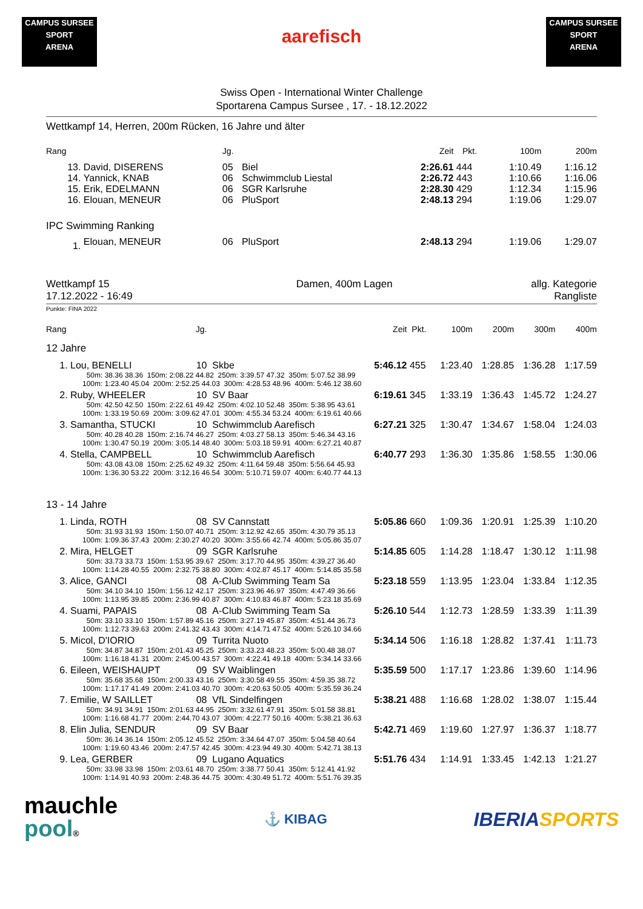CAMPUS SURSEE
SPORT
ARENA
aarefisch
CAMPUS SURSEE
SPORT
ARENA
Swiss Open - International Winter Challenge
Sportarena Campus Sursee , 17. - 18.12.2022
Wettkampf 14, Herren, 200m Rücken, 16 Jahre und älter
| Rang | | Jg. | | Zeit | Pkt. | 100m | 200m |
| --- | --- | --- | --- | --- | --- | --- | --- |
| 13. | David, DISERENS | 05 | Biel | 2:26.61 | 444 | 1:10.49 | 1:16.12 |
| 14. | Yannick, KNAB | 06 | Schwimmclub Liestal | 2:26.72 | 443 | 1:10.66 | 1:16.06 |
| 15. | Erik, EDELMANN | 06 | SGR Karlsruhe | 2:28.30 | 429 | 1:12.34 | 1:15.96 |
| 16. | Elouan, MENEUR | 06 | PluSport | 2:48.13 | 294 | 1:19.06 | 1:29.07 |
| IPC Swimming Ranking | | | | | | | |
| 1. | Elouan, MENEUR | 06 | PluSport | 2:48.13 | 294 | 1:19.06 | 1:29.07 |
| Wettkampf 15 17.12.2022 - 16:49 | Damen, 400m Lagen | allg. Kategorie Rangliste |
Punkte: FINA 2022
| Rang | Jg. | | Zeit | Pkt. | 100m | 200m | 300m | 400m |
| --- | --- | --- | --- | --- | --- | --- | --- | --- |
| 12 Jahre | | | | | | | | |
| 1. Lou, BENELLI | 10 | Skbe | 5:46.12 | 455 | 1:23.40 | 1:28.85 | 1:36.28 | 1:17.59 |
| 50m: 38.36 38.36 150m: 2:08.22 44.82 250m: 3:39.57 47.32 350m: 5:07.52 38.99 100m: 1:23.40 45.04 200m: 2:52.25 44.03 300m: 4:28.53 48.96 400m: 5:46.12 38.60 | | | | | | | | |
| 2. Ruby, WHEELER | 10 | SV Baar | 6:19.61 | 345 | 1:33.19 | 1:36.43 | 1:45.72 | 1:24.27 |
| 50m: 42.50 42.50 150m: 2:22.61 49.42 250m: 4:02.10 52.48 350m: 5:38.95 43.61 100m: 1:33.19 50.69 200m: 3:09.62 47.01 300m: 4:55.34 53.24 400m: 6:19.61 40.66 | | | | | | | | |
| 3. Samantha, STUCKI | 10 | Schwimmclub Aarefisch | 6:27.21 | 325 | 1:30.47 | 1:34.67 | 1:58.04 | 1:24.03 |
| 50m: 40.28 40.28 150m: 2:16.74 46.27 250m: 4:03.27 58.13 350m: 5:46.34 43.16 100m: 1:30.47 50.19 200m: 3:05.14 48.40 300m: 5:03.18 59.91 400m: 6:27.21 40.87 | | | | | | | | |
| 4. Stella, CAMPBELL | 10 | Schwimmclub Aarefisch | 6:40.77 | 293 | 1:36.30 | 1:35.86 | 1:58.55 | 1:30.06 |
| 50m: 43.08 43.08 150m: 2:25.62 49.32 250m: 4:11.64 59.48 350m: 5:56.64 45.93 100m: 1:36.30 53.22 200m: 3:12.16 46.54 300m: 5:10.71 59.07 400m: 6:40.77 44.13 | | | | | | | | |
| 13 - 14 Jahre | | | | | | | | |
| 1. Linda, ROTH | 08 | SV Cannstatt | 5:05.86 | 660 | 1:09.36 | 1:20.91 | 1:25.39 | 1:10.20 |
| 50m: 31.93 31.93 150m: 1:50.07 40.71 250m: 3:12.92 42.65 350m: 4:30.79 35.13 100m: 1:09.36 37.43 200m: 2:30.27 40.20 300m: 3:55.66 42.74 400m: 5:05.86 35.07 | | | | | | | | |
| 2. Mira, HELGET | 09 | SGR Karlsruhe | 5:14.85 | 605 | 1:14.28 | 1:18.47 | 1:30.12 | 1:11.98 |
| 50m: 33.73 33.73 150m: 1:53.95 39.67 250m: 3:17.70 44.95 350m: 4:39.27 36.40 100m: 1:14.28 40.55 200m: 2:32.75 38.80 300m: 4:02.87 45.17 400m: 5:14.85 35.58 | | | | | | | | |
| 3. Alice, GANCI | 08 | A-Club Swimming Team Sa | 5:23.18 | 559 | 1:13.95 | 1:23.04 | 1:33.84 | 1:12.35 |
| 50m: 34.10 34.10 150m: 1:56.12 42.17 250m: 3:23.96 46.97 350m: 4:47.49 36.66 100m: 1:13.95 39.85 200m: 2:36.99 40.87 300m: 4:10.83 46.87 400m: 5:23.18 35.69 | | | | | | | | |
| 4. Suami, PAPAIS | 08 | A-Club Swimming Team Sa | 5:26.10 | 544 | 1:12.73 | 1:28.59 | 1:33.39 | 1:11.39 |
| 50m: 33.10 33.10 150m: 1:57.89 45.16 250m: 3:27.19 45.87 350m: 4:51.44 36.73 100m: 1:12.73 39.63 200m: 2:41.32 43.43 300m: 4:14.71 47.52 400m: 5:26.10 34.66 | | | | | | | | |
| 5. Micol, D'IORIO | 09 | Turrita Nuoto | 5:34.14 | 506 | 1:16.18 | 1:28.82 | 1:37.41 | 1:11.73 |
| 50m: 34.87 34.87 150m: 2:01.43 45.25 250m: 3:33.23 48.23 350m: 5:00.48 38.07 100m: 1:16.18 41.31 200m: 2:45.00 43.57 300m: 4:22.41 49.18 400m: 5:34.14 33.66 | | | | | | | | |
| 6. Eileen, WEISHAUPT | 09 | SV Waiblingen | 5:35.59 | 500 | 1:17.17 | 1:23.86 | 1:39.60 | 1:14.96 |
| 50m: 35.68 35.68 150m: 2:00.33 43.16 250m: 3:30.58 49.55 350m: 4:59.35 38.72 100m: 1:17.17 41.49 200m: 2:41.03 40.70 300m: 4:20.63 50.05 400m: 5:35.59 36.24 | | | | | | | | |
| 7. Emilie, W SAILLET | 08 | VfL Sindelfingen | 5:38.21 | 488 | 1:16.68 | 1:28.02 | 1:38.07 | 1:15.44 |
| 50m: 34.91 34.91 150m: 2:01.63 44.95 250m: 3:32.61 47.91 350m: 5:01.58 38.81 100m: 1:16.68 41.77 200m: 2:44.70 43.07 300m: 4:22.77 50.16 400m: 5:38.21 36.63 | | | | | | | | |
| 8. Elin Julia, SENDUR | 09 | SV Baar | 5:42.71 | 469 | 1:19.60 | 1:27.97 | 1:36.37 | 1:18.77 |
| 50m: 36.14 36.14 150m: 2:05.12 45.52 250m: 3:34.64 47.07 350m: 5:04.58 40.64 100m: 1:19.60 43.46 200m: 2:47.57 42.45 300m: 4:23.94 49.30 400m: 5:42.71 38.13 | | | | | | | | |
| 9. Lea, GERBER | 09 | Lugano Aquatics | 5:51.76 | 434 | 1:14.91 | 1:33.45 | 1:42.13 | 1:21.27 |
| 50m: 33.98 33.98 150m: 2:03.61 48.70 250m: 3:38.77 50.41 350m: 5:12.41 41.92 100m: 1:14.91 40.93 200m: 2:48.36 44.75 300m: 4:30.49 51.72 400m: 5:51.76 39.35 | | | | | | | | |
mauchle
pool®
⚓ KIBAG
IBERIA SPORTS